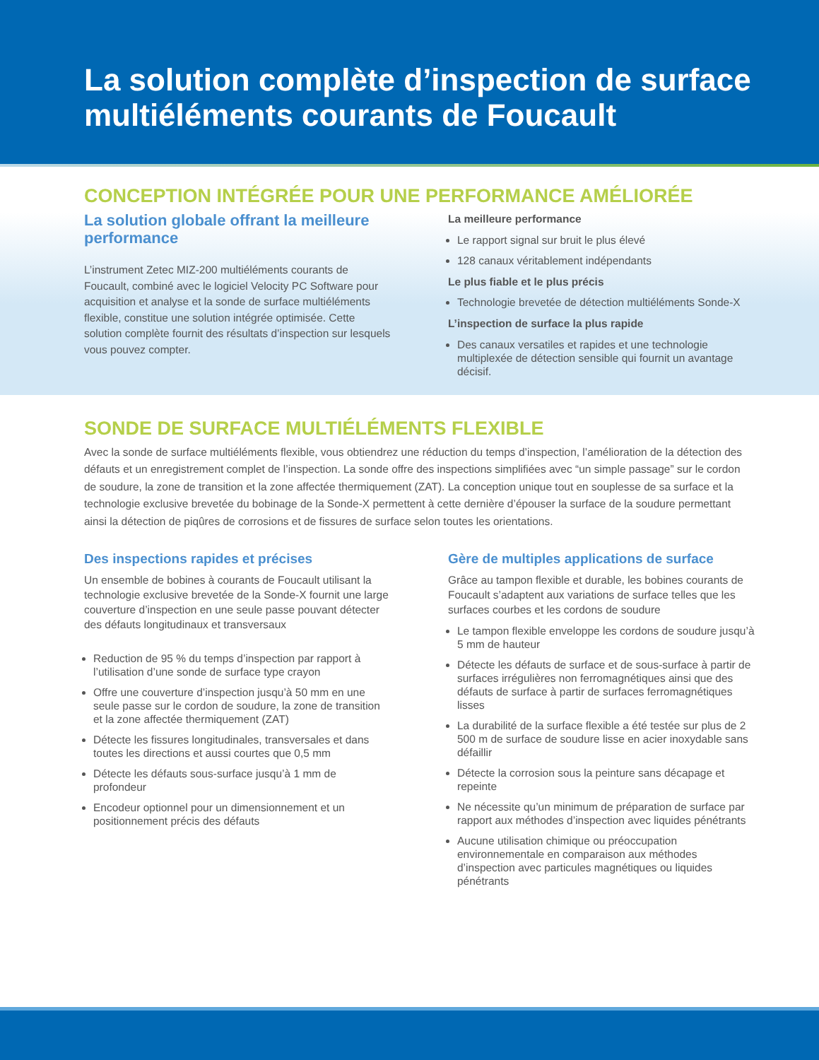La solution complète d’inspection de surface multiéléments courants de Foucault
CONCEPTION INTÉGRÉE POUR UNE PERFORMANCE AMÉLIORÉE
La solution globale offrant la meilleure performance
L’instrument Zetec MIZ-200 multiéléments courants de Foucault, combiné avec le logiciel Velocity PC Software pour acquisition et analyse et la sonde de surface multiéléments flexible, constitue une solution intégrée optimisée. Cette solution complète fournit des résultats d’inspection sur lesquels vous pouvez compter.
La meilleure performance
Le rapport signal sur bruit le plus élevé
128 canaux véritablement indépendants
Le plus fiable et le plus précis
Technologie brevetée de détection multiéléments Sonde-X
L’inspection de surface la plus rapide
Des canaux versatiles et rapides et une technologie multiplexée de détection sensible qui fournit un avantage décisif.
SONDE DE SURFACE MULTIÉLÉMENTS FLEXIBLE
Avec la sonde de surface multiéléments flexible, vous obtiendrez une réduction du temps d’inspection, l’amélioration de la détection des défauts et un enregistrement complet de l’inspection. La sonde offre des inspections simplifiées avec “un simple passage” sur le cordon de soudure, la zone de transition et la zone affectée thermiquement (ZAT). La conception unique tout en souplesse de sa surface et la technologie exclusive brevetée du bobinage de la Sonde-X permettent à cette dernière d’épouser la surface de la soudure permettant ainsi la détection de piqûres de corrosions et de fissures de surface selon toutes les orientations.
Des inspections rapides et précises
Un ensemble de bobines à courants de Foucault utilisant la technologie exclusive brevetée de la Sonde-X fournit une large couverture d’inspection en une seule passe pouvant détecter des défauts longitudinaux et transversaux
Reduction de 95 % du temps d’inspection par rapport à l’utilisation d’une sonde de surface type crayon
Offre une couverture d’inspection jusqu’à 50 mm en une seule passe sur le cordon de soudure, la zone de transition et la zone affectée thermiquement (ZAT)
Détecte les fissures longitudinales, transversales et dans toutes les directions et aussi courtes que 0,5 mm
Détecte les défauts sous-surface jusqu’à 1 mm de profondeur
Encodeur optionnel pour un dimensionnement et un positionnement précis des défauts
Gère de multiples applications de surface
Grâce au tampon flexible et durable, les bobines courants de Foucault s’adaptent aux variations de surface telles que les surfaces courbes et les cordons de soudure
Le tampon flexible enveloppe les cordons de soudure jusqu’à 5 mm de hauteur
Détecte les défauts de surface et de sous-surface à partir de surfaces irrégulières non ferromagnétiques ainsi que des défauts de surface à partir de surfaces ferromagnétiques lisses
La durabilité de la surface flexible a été testée sur plus de 2 500 m de surface de soudure lisse en acier inoxydable sans défaillir
Détecte la corrosion sous la peinture sans décapage et repeinte
Ne nécessite qu’un minimum de préparation de surface par rapport aux méthodes d’inspection avec liquides pénétrants
Aucune utilisation chimique ou préoccupation environnementale en comparaison aux méthodes d’inspection avec particules magnétiques ou liquides pénétrants